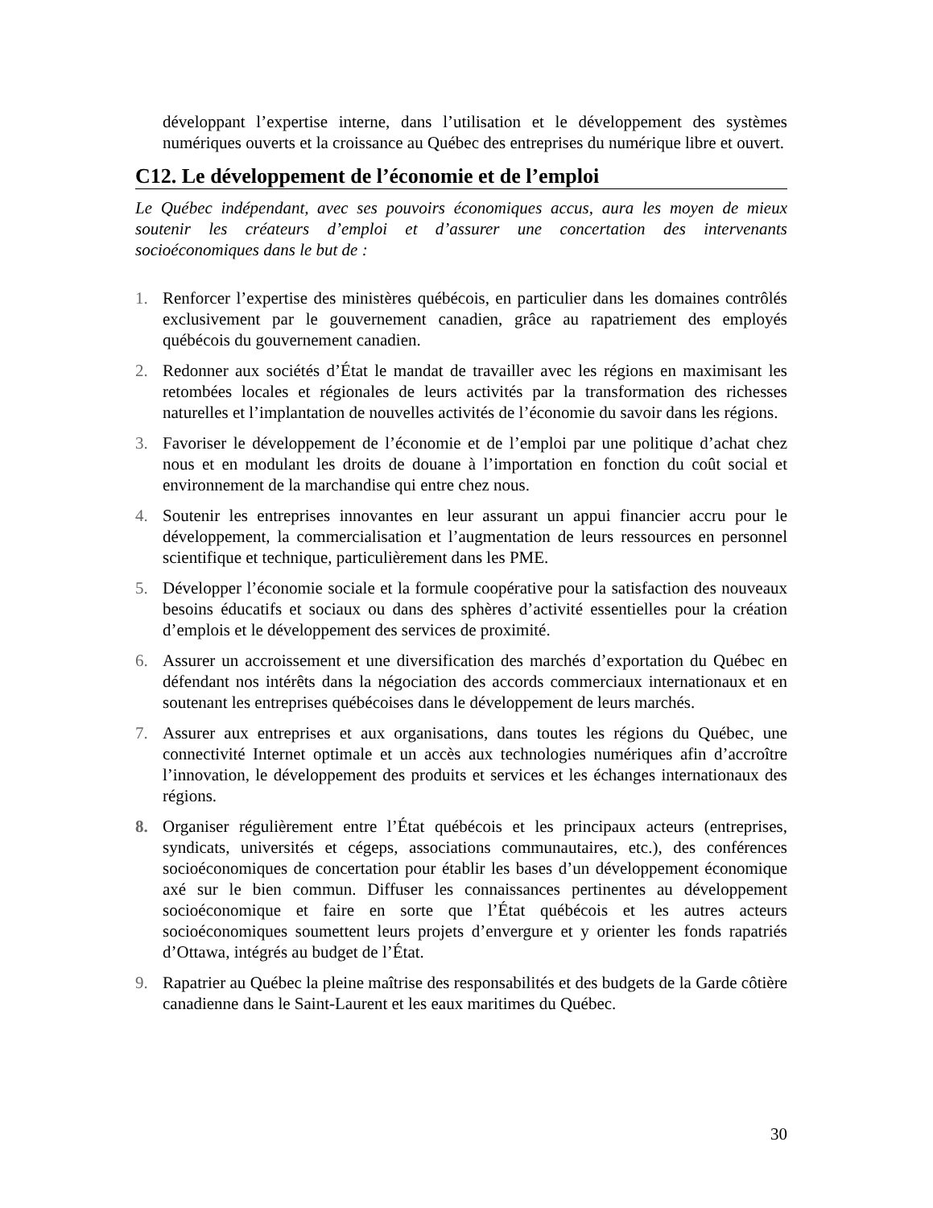développant l’expertise interne, dans l’utilisation et le développement des systèmes numériques ouverts et la croissance au Québec des entreprises du numérique libre et ouvert.
C12. Le développement de l’économie et de l’emploi
Le Québec indépendant, avec ses pouvoirs économiques accus, aura les moyen de mieux soutenir les créateurs d’emploi et d’assurer une concertation des intervenants socioéconomiques dans le but de :
1. Renforcer l’expertise des ministères québécois, en particulier dans les domaines contrôlés exclusivement par le gouvernement canadien, grâce au rapatriement des employés québécois du gouvernement canadien.
2. Redonner aux sociétés d’État le mandat de travailler avec les régions en maximisant les retombées locales et régionales de leurs activités par la transformation des richesses naturelles et l’implantation de nouvelles activités de l’économie du savoir dans les régions.
3. Favoriser le développement de l’économie et de l’emploi par une politique d’achat chez nous et en modulant les droits de douane à l’importation en fonction du coût social et environnement de la marchandise qui entre chez nous.
4. Soutenir les entreprises innovantes en leur assurant un appui financier accru pour le développement, la commercialisation et l’augmentation de leurs ressources en personnel scientifique et technique, particulièrement dans les PME.
5. Développer l’économie sociale et la formule coopérative pour la satisfaction des nouveaux besoins éducatifs et sociaux ou dans des sphères d’activité essentielles pour la création d’emplois et le développement des services de proximité.
6. Assurer un accroissement et une diversification des marchés d’exportation du Québec en défendant nos intérêts dans la négociation des accords commerciaux internationaux et en soutenant les entreprises québécoises dans le développement de leurs marchés.
7. Assurer aux entreprises et aux organisations, dans toutes les régions du Québec, une connectivité Internet optimale et un accès aux technologies numériques afin d’accroître l’innovation, le développement des produits et services et les échanges internationaux des régions.
8. Organiser régulièrement entre l’État québécois et les principaux acteurs (entreprises, syndicats, universités et cégeps, associations communautaires, etc.), des conférences socioéconomiques de concertation pour établir les bases d’un développement économique axé sur le bien commun. Diffuser les connaissances pertinentes au développement socioéconomique et faire en sorte que l’État québécois et les autres acteurs socioéconomiques soumettent leurs projets d’envergure et y orienter les fonds rapatriés d’Ottawa, intégrés au budget de l’État.
9. Rapatrier au Québec la pleine maîtrise des responsabilités et des budgets de la Garde côtière canadienne dans le Saint-Laurent et les eaux maritimes du Québec.
30